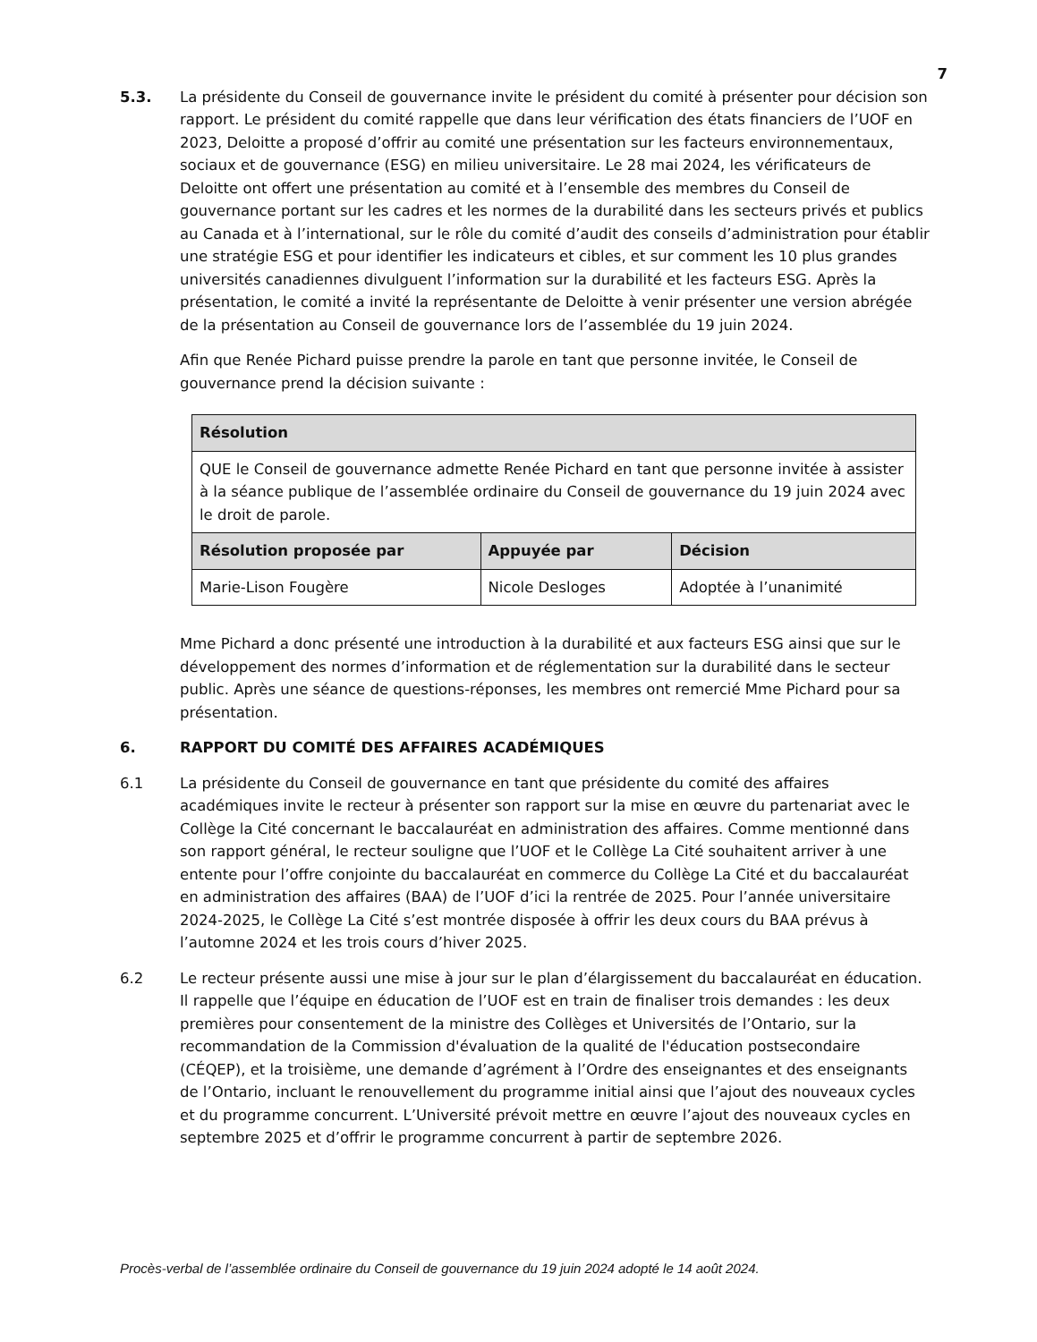7
5.3. La présidente du Conseil de gouvernance invite le président du comité à présenter pour décision son rapport. Le président du comité rappelle que dans leur vérification des états financiers de l’UOF en 2023, Deloitte a proposé d’offrir au comité une présentation sur les facteurs environnementaux, sociaux et de gouvernance (ESG) en milieu universitaire. Le 28 mai 2024, les vérificateurs de Deloitte ont offert une présentation au comité et à l’ensemble des membres du Conseil de gouvernance portant sur les cadres et les normes de la durabilité dans les secteurs privés et publics au Canada et à l’international, sur le rôle du comité d’audit des conseils d’administration pour établir une stratégie ESG et pour identifier les indicateurs et cibles, et sur comment les 10 plus grandes universités canadiennes divulguent l’information sur la durabilité et les facteurs ESG. Après la présentation, le comité a invité la représentante de Deloitte à venir présenter une version abrégée de la présentation au Conseil de gouvernance lors de l’assemblée du 19 juin 2024.
Afin que Renée Pichard puisse prendre la parole en tant que personne invitée, le Conseil de gouvernance prend la décision suivante :
| Résolution | | |
| --- | --- | --- |
| QUE le Conseil de gouvernance admette Renée Pichard en tant que personne invitée à assister à la séance publique de l’assemblée ordinaire du Conseil de gouvernance du 19 juin 2024 avec le droit de parole. | | |
| Résolution proposée par | Appuyée par | Décision |
| Marie-Lison Fougère | Nicole Desloges | Adoptée à l’unanimité |
Mme Pichard a donc présenté une introduction à la durabilité et aux facteurs ESG ainsi que sur le développement des normes d’information et de réglementation sur la durabilité dans le secteur public. Après une séance de questions-réponses, les membres ont remercié Mme Pichard pour sa présentation.
6. RAPPORT DU COMITÉ DES AFFAIRES ACADÉMIQUES
6.1 La présidente du Conseil de gouvernance en tant que présidente du comité des affaires académiques invite le recteur à présenter son rapport sur la mise en œuvre du partenariat avec le Collège la Cité concernant le baccalauréat en administration des affaires. Comme mentionné dans son rapport général, le recteur souligne que l’UOF et le Collège La Cité souhaitent arriver à une entente pour l’offre conjointe du baccalauréat en commerce du Collège La Cité et du baccalauréat en administration des affaires (BAA) de l’UOF d’ici la rentrée de 2025. Pour l’année universitaire 2024-2025, le Collège La Cité s’est montrée disposée à offrir les deux cours du BAA prévus à l’automne 2024 et les trois cours d’hiver 2025.
6.2 Le recteur présente aussi une mise à jour sur le plan d’élargissement du baccalauréat en éducation. Il rappelle que l’équipe en éducation de l’UOF est en train de finaliser trois demandes : les deux premières pour consentement de la ministre des Collèges et Universités de l’Ontario, sur la recommandation de la Commission d'évaluation de la qualité de l'éducation postsecondaire (CÉQEP), et la troisième, une demande d’agrément à l’Ordre des enseignantes et des enseignants de l’Ontario, incluant le renouvellement du programme initial ainsi que l’ajout des nouveaux cycles et du programme concurrent. L’Université prévoit mettre en œuvre l’ajout des nouveaux cycles en septembre 2025 et d’offrir le programme concurrent à partir de septembre 2026.
Procès-verbal de l’assemblée ordinaire du Conseil de gouvernance du 19 juin 2024 adopté le 14 août 2024.